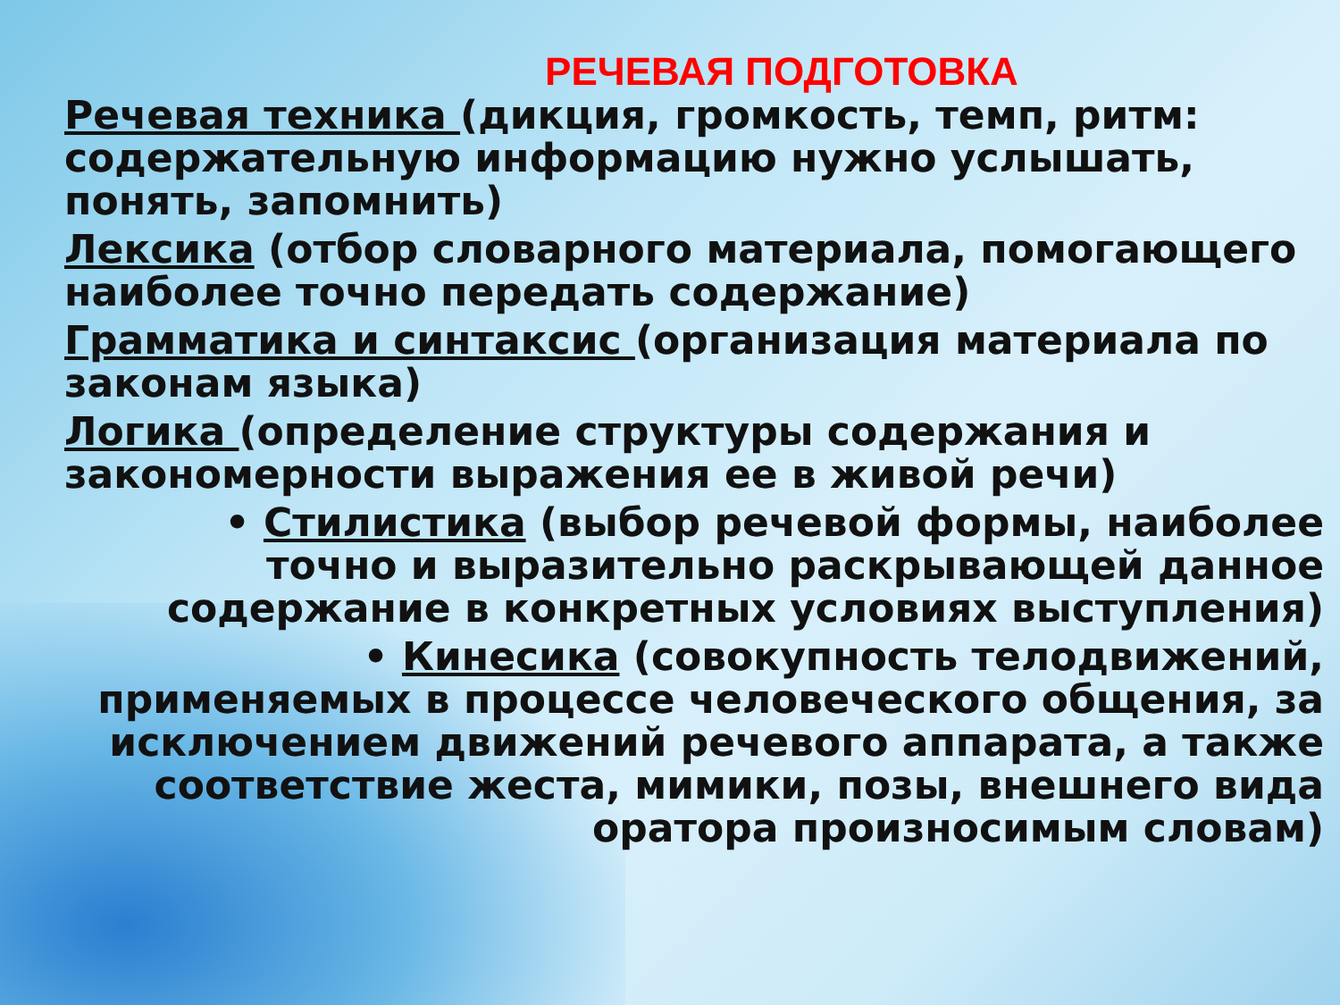РЕЧЕВАЯ ПОДГОТОВКА
• Речевая техника (дикция, громкость, темп, ритм: содержательную информацию нужно услышать, понять, запомнить)
• Лексика (отбор словарного материала, помогающего наиболее точно передать содержание)
• Грамматика и синтаксис (организация материала по законам языка)
• Логика (определение структуры содержания и закономерности выражения ее в живой речи)
• Стилистика (выбор речевой формы, наиболее точно и выразительно раскрывающей данное содержание в конкретных условиях выступления)
• Кинесика (совокупность телодвижений, применяемых в процессе человеческого общения, за исключением движений речевого аппарата, а также соответствие жеста, мимики, позы, внешнего вида оратора произносимым словам)